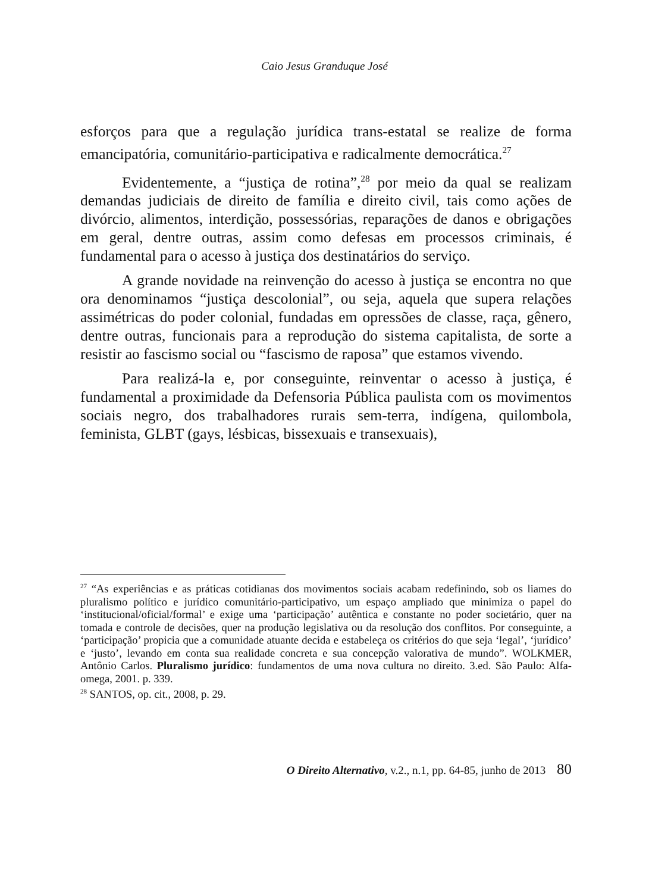Caio Jesus Granduque José
esforços para que a regulação jurídica trans-estatal se realize de forma emancipatória, comunitário-participativa e radicalmente democrática.<sup>27</sup>
Evidentemente, a “justiça de rotina”,<sup>28</sup> por meio da qual se realizam demandas judiciais de direito de família e direito civil, tais como ações de divórcio, alimentos, interdição, possessórias, reparações de danos e obrigações em geral, dentre outras, assim como defesas em processos criminais, é fundamental para o acesso à justiça dos destinatários do serviço.
A grande novidade na reinvenção do acesso à justiça se encontra no que ora denominamos “justiça descolonial”, ou seja, aquela que supera relações assimétricas do poder colonial, fundadas em opressões de classe, raça, gênero, dentre outras, funcionais para a reprodução do sistema capitalista, de sorte a resistir ao fascismo social ou “fascismo de raposa” que estamos vivendo.
Para realizá-la e, por conseguinte, reinventar o acesso à justiça, é fundamental a proximidade da Defensoria Pública paulista com os movimentos sociais negro, dos trabalhadores rurais sem-terra, indígena, quilombola, feminista, GLBT (gays, lésbicas, bissexuais e transexuais),
<sup>27</sup> “As experiências e as práticas cotidianas dos movimentos sociais acabam redefinindo, sob os liames do pluralismo político e jurídico comunitário-participativo, um espaço ampliado que minimiza o papel do ‘institucional/oficial/formal’ e exige uma ‘participação’ autêntica e constante no poder societário, quer na tomada e controle de decisões, quer na produção legislativa ou da resolução dos conflitos. Por conseguinte, a ‘participação’ propicia que a comunidade atuante decida e estabeleça os critérios do que seja ‘legal’, ‘jurídico’ e ‘justo’, levando em conta sua realidade concreta e sua concepção valorativa de mundo”. WOLKMER, Antônio Carlos. Pluralismo jurídico: fundamentos de uma nova cultura no direito. 3.ed. São Paulo: Alfa-omega, 2001. p. 339.
<sup>28</sup> SANTOS, op. cit., 2008, p. 29.
O Direito Alternativo, v.2., n.1, pp. 64-85, junho de 2013 80